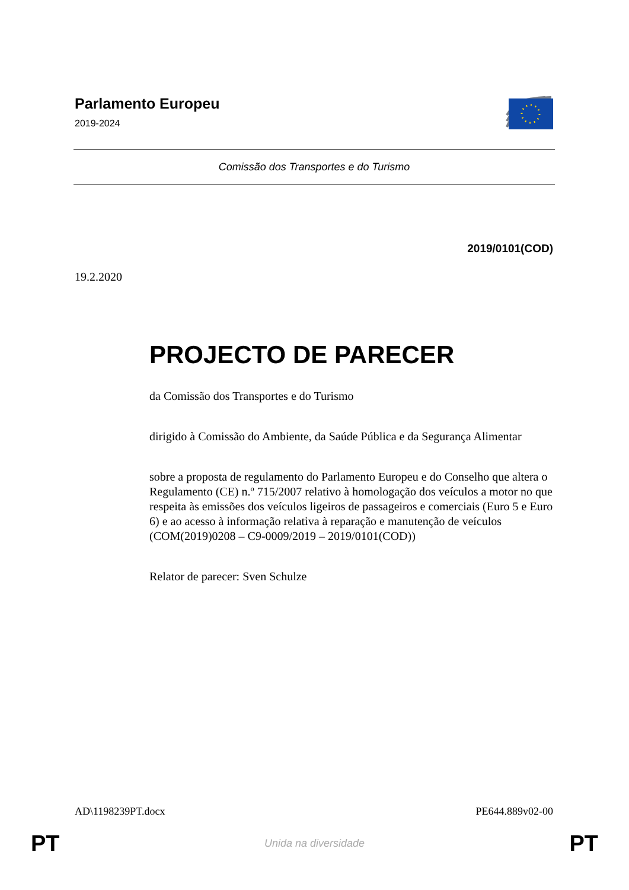Parlamento Europeu
2019-2024
Comissão dos Transportes e do Turismo
2019/0101(COD)
19.2.2020
PROJECTO DE PARECER
da Comissão dos Transportes e do Turismo
dirigido à Comissão do Ambiente, da Saúde Pública e da Segurança Alimentar
sobre a proposta de regulamento do Parlamento Europeu e do Conselho que altera o Regulamento (CE) n.º 715/2007 relativo à homologação dos veículos a motor no que respeita às emissões dos veículos ligeiros de passageiros e comerciais (Euro 5 e Euro 6) e ao acesso à informação relativa à reparação e manutenção de veículos
(COM(2019)0208 – C9-0009/2019 – 2019/0101(COD))
Relator de parecer: Sven Schulze
AD\1198239PT.docx PE644.889v02-00
PT Unida na diversidade PT